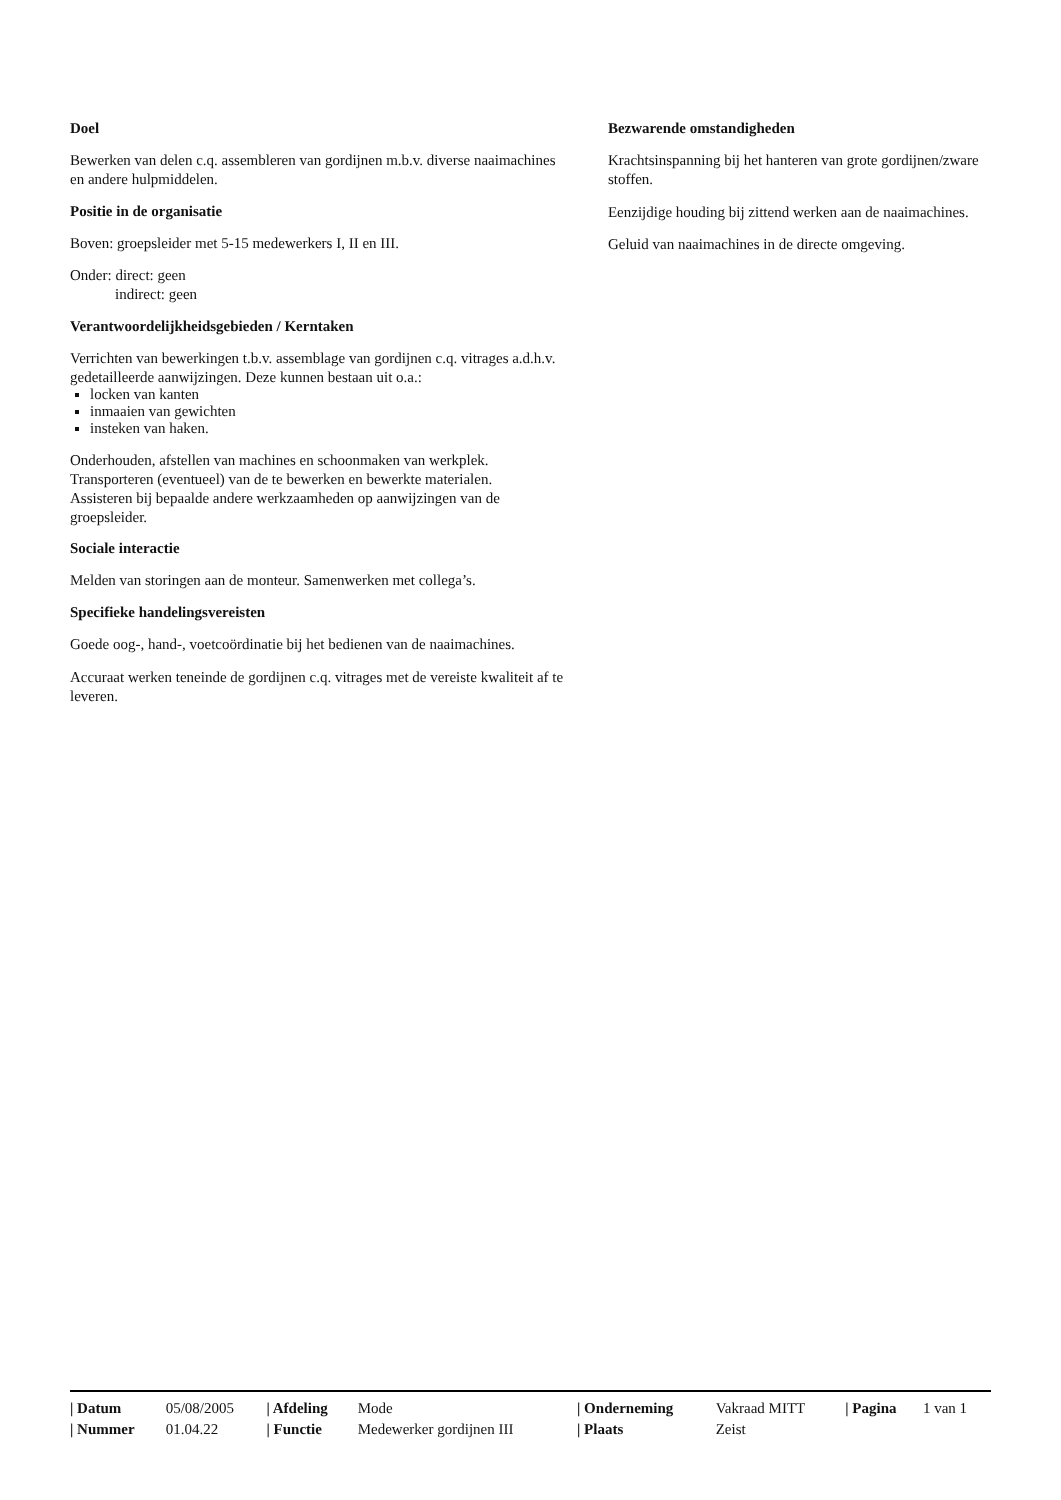Doel
Bewerken van delen c.q. assembleren van gordijnen m.b.v. diverse naaimachines en andere hulpmiddelen.
Positie in de organisatie
Boven: groepsleider met 5-15 medewerkers I, II en III.
Onder: direct: geen
indirect: geen
Verantwoordelijkheidsgebieden / Kerntaken
Verrichten van bewerkingen t.b.v. assemblage van gordijnen c.q. vitrages a.d.h.v. gedetailleerde aanwijzingen. Deze kunnen bestaan uit o.a.:
locken van kanten
inmaaien van gewichten
insteken van haken.
Onderhouden, afstellen van machines en schoonmaken van werkplek. Transporteren (eventueel) van de te bewerken en bewerkte materialen.
Assisteren bij bepaalde andere werkzaamheden op aanwijzingen van de groepsleider.
Sociale interactie
Melden van storingen aan de monteur. Samenwerken met collega’s.
Specifieke handelingsvereisten
Goede oog-, hand-, voetcoördinatie bij het bedienen van de naaimachines.
Accuraat werken teneinde de gordijnen c.q. vitrages met de vereiste kwaliteit af te leveren.
Bezwarende omstandigheden
Krachtsinspanning bij het hanteren van grote gordijnen/zware stoffen.
Eenzijdige houding bij zittend werken aan de naaimachines.
Geluid van naaimachines in de directe omgeving.
| / Datum | 05/08/2005 | / Afdeling | Mode | / Onderneming | Vakraad MITT | / Pagina | 1 van 1 |
| / Nummer | 01.04.22 | / Functie | Medewerker gordijnen III | / Plaats | Zeist | | |